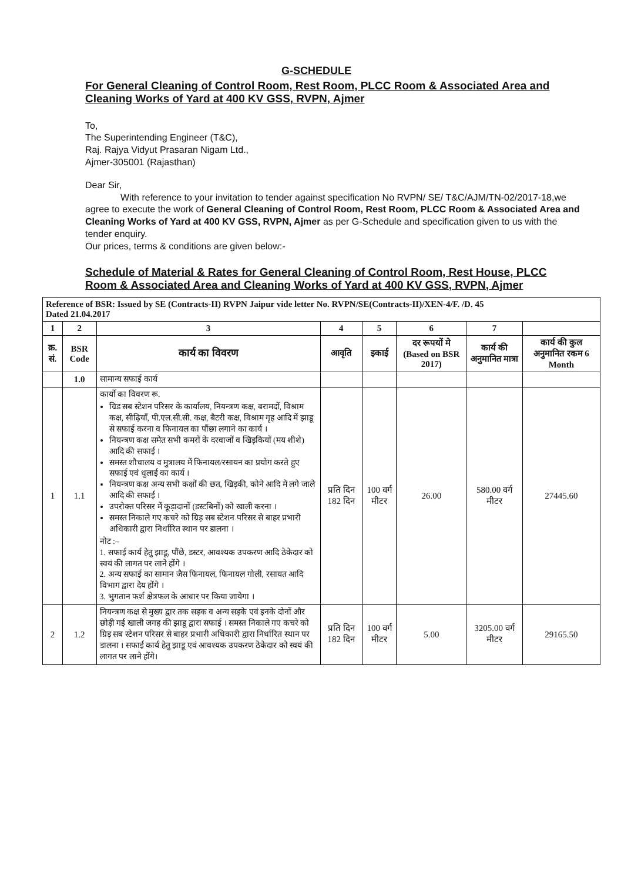G-SCHEDULE
For General Cleaning of Control Room, Rest Room, PLCC Room & Associated Area and Cleaning Works of Yard at 400 KV GSS, RVPN, Ajmer
To,
The Superintending Engineer (T&C),
Raj. Rajya Vidyut Prasaran Nigam Ltd.,
Ajmer-305001 (Rajasthan)
Dear Sir,
With reference to your invitation to tender against specification No RVPN/ SE/ T&C/AJM/TN-02/2017-18,we agree to execute the work of General Cleaning of Control Room, Rest Room, PLCC Room & Associated Area and Cleaning Works of Yard at 400 KV GSS, RVPN, Ajmer as per G-Schedule and specification given to us with the tender enquiry.
Our prices, terms & conditions are given below:-
Schedule of Material & Rates for General Cleaning of Control Room, Rest House, PLCC Room & Associated Area and Cleaning Works of Yard at 400 KV GSS, RVPN, Ajmer
| Reference of BSR: Issued by SE (Contracts-II) RVPN Jaipur vide letter No. RVPN/SE(Contracts-II)/XEN-4/F. /D. 45 Dated 21.04.2017 | | | | | | | |
| 1 | 2 | 3 | 4 | 5 | 6 | 7 | |
| क्र. सं. | BSR Code | कार्य का विवरण | आवृति | इकाई | दर रूपयों मे (Based on BSR 2017) | कार्य की अनुमानित मात्रा | कार्य की कुल अनुमानित रकम 6 Month |
| | 1.0 | सामान्य सफाई कार्य | | | | | |
| 1 | 1.1 | कार्यो का विवरण रू. ग्रिड सब स्टेशन परिसर के कार्यालय, नियन्त्रण कक्ष, बरामदों, विश्राम कक्ष, सीढ़ियाँ, पी.एल.सी.सी. कक्ष, बैटरी कक्ष, विश्राम गृह आदि में झाडू से सफाई करना व फिनायल का पौंछा लगाने का कार्य । नियन्त्रण कक्ष समेत सभी कमरों के दरवाजों व खिड़कियों (मय शीशे) आदि की सफाई । समस्त शौचालय व मुत्रालय में फिनायल/रसायन का प्रयोग करते हुए सफाई एवं धुलाई का कार्य । नियन्त्रण कक्ष अन्य सभी कक्षों की छत, खिड़की, कोने आदि में लगे जाले आदि की सफाई । उपरोक्त परिसर में कूड़ादानों (डस्टबिनों) को खाली करना । समस्त निकाले गए कचरे को ग्रिड़ सब स्टेशन परिसर से बाहर प्रभारी अधिकारी द्वारा निर्धारित स्थान पर डालना । नोट :– 1. सफाई कार्य हेतु झाडू, पौंछे, डस्टर, आवश्यक उपकरण आदि ठेकेदार को स्वयं की लागत पर लाने होंगे । 2. अन्य सफाई का सामान जैस फिनायल, फिनायल गोली, रसायत आदि विभाग द्वारा देय होंगे । 3. भुगतान फर्श क्षेत्रफल के आधार पर किया जायेगा । | प्रति दिन 182 दिन | 100 वर्ग मीटर | 26.00 | 580.00 वर्ग मीटर | 27445.60 |
| 2 | 1.2 | नियन्त्रण कक्ष से मुख्य द्वार तक सड़क व अन्य सड़के एवं इनके दोनों और छोड़ी गई खाली जगह की झाडू द्वारा सफाई । समस्त निकाले गए कचरे को ग्रिड़ सब स्टेशन परिसर से बाहर प्रभारी अधिकारी द्वारा निर्धारित स्थान पर डालना । सफाई कार्य हेतु झाडू एवं आवश्यक उपकरण ठेकेदार को स्वयं की लागत पर लाने होंगे। | प्रति दिन 182 दिन | 100 वर्ग मीटर | 5.00 | 3205.00 वर्ग मीटर | 29165.50 |